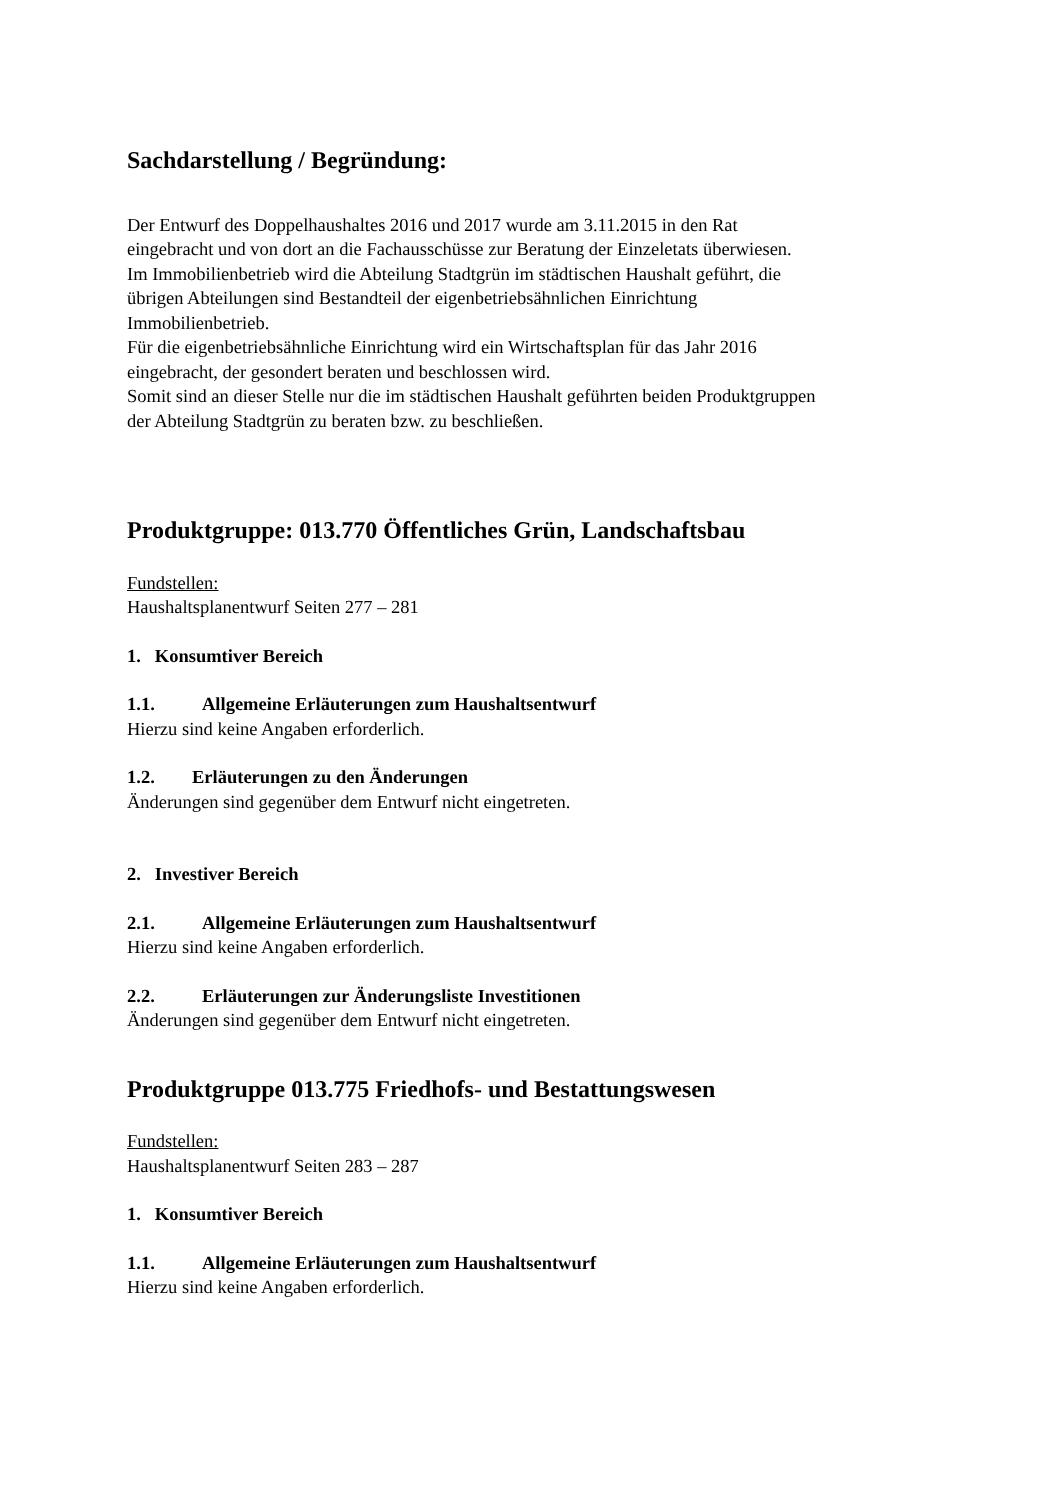Sachdarstellung / Begründung:
Der Entwurf des Doppelhaushaltes 2016 und 2017 wurde am 3.11.2015 in den Rat
eingebracht und von dort an die Fachausschüsse zur Beratung der Einzeletats überwiesen.
Im Immobilienbetrieb wird die Abteilung Stadtgrün im städtischen Haushalt geführt, die
übrigen Abteilungen sind Bestandteil der eigenbetriebsähnlichen Einrichtung
Immobilienbetrieb.
Für die eigenbetriebsähnliche Einrichtung wird ein Wirtschaftsplan für das Jahr 2016
eingebracht, der gesondert beraten und beschlossen wird.
Somit sind an dieser Stelle nur die im städtischen Haushalt geführten beiden Produktgruppen
der Abteilung Stadtgrün zu beraten bzw. zu beschließen.
Produktgruppe: 013.770 Öffentliches Grün, Landschaftsbau
Fundstellen:
Haushaltsplanentwurf Seiten 277 – 281
1. Konsumtiver Bereich
1.1. Allgemeine Erläuterungen zum Haushaltsentwurf
Hierzu sind keine Angaben erforderlich.
1.2. Erläuterungen zu den Änderungen
Änderungen sind gegenüber dem Entwurf nicht eingetreten.
2. Investiver Bereich
2.1. Allgemeine Erläuterungen zum Haushaltsentwurf
Hierzu sind keine Angaben erforderlich.
2.2. Erläuterungen zur Änderungsliste Investitionen
Änderungen sind gegenüber dem Entwurf nicht eingetreten.
Produktgruppe 013.775 Friedhofs- und Bestattungswesen
Fundstellen:
Haushaltsplanentwurf Seiten 283 – 287
1. Konsumtiver Bereich
1.1. Allgemeine Erläuterungen zum Haushaltsentwurf
Hierzu sind keine Angaben erforderlich.